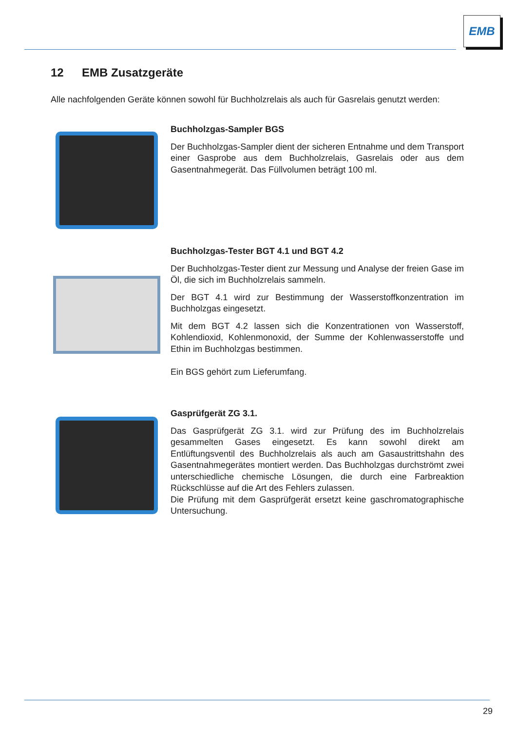EMB
12 EMB Zusatzgeräte
Alle nachfolgenden Geräte können sowohl für Buchholzrelais als auch für Gasrelais genutzt werden:
Buchholzgas-Sampler BGS
Der Buchholzgas-Sampler dient der sicheren Entnahme und dem Transport einer Gasprobe aus dem Buchholzrelais, Gasrelais oder aus dem Gasentnahmegerät. Das Füllvolumen beträgt 100 ml.
Buchholzgas-Tester BGT 4.1 und BGT 4.2
Der Buchholzgas-Tester dient zur Messung und Analyse der freien Gase im Öl, die sich im Buchholzrelais sammeln.
Der BGT 4.1 wird zur Bestimmung der Wasserstoffkonzentration im Buchholzgas eingesetzt.
Mit dem BGT 4.2 lassen sich die Konzentrationen von Wasserstoff, Kohlendioxid, Kohlenmonoxid, der Summe der Kohlenwasserstoffe und Ethin im Buchholzgas bestimmen.
Ein BGS gehört zum Lieferumfang.
Gasprüfgerät ZG 3.1.
Das Gasprüfgerät ZG 3.1. wird zur Prüfung des im Buchholzrelais gesammelten Gases eingesetzt. Es kann sowohl direkt am Entlüftungsventil des Buchholzrelais als auch am Gasaustrittshahn des Gasentnahmegerätes montiert werden. Das Buchholzgas durchströmt zwei unterschiedliche chemische Lösungen, die durch eine Farbreaktion Rückschlüsse auf die Art des Fehlers zulassen.
Die Prüfung mit dem Gasprüfgerät ersetzt keine gaschromatographische Untersuchung.
29